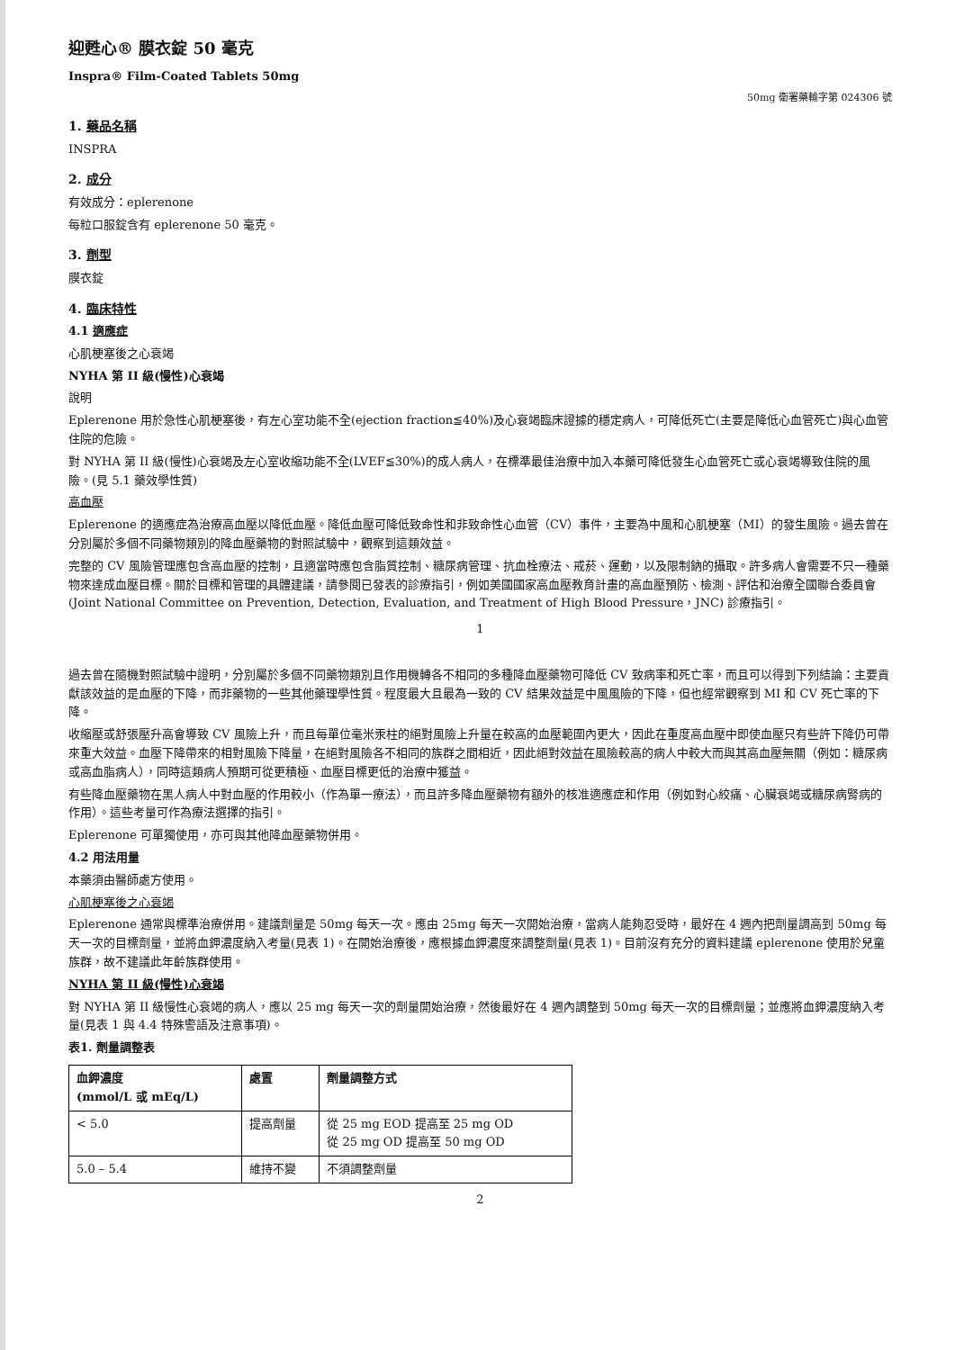迎甦心® 膜衣錠 50 毫克
Inspra® Film-Coated Tablets 50mg
50mg 衛署藥輸字第 024306 號
1. 藥品名稱
INSPRA
2. 成分
有效成分：eplerenone
每粒口服錠含有 eplerenone 50 毫克。
3. 劑型
膜衣錠
4. 臨床特性
4.1 適應症
心肌梗塞後之心衰竭
NYHA 第 II 級(慢性)心衰竭
說明
Eplerenone 用於急性心肌梗塞後，有左心室功能不全(ejection fraction≦40%)及心衰竭臨床證據的穩定病人，可降低死亡(主要是降低心血管死亡)與心血管住院的危險。
對 NYHA 第 II 級(慢性)心衰竭及左心室收縮功能不全(LVEF≦30%)的成人病人，在標準最佳治療中加入本藥可降低發生心血管死亡或心衰竭導致住院的風險。(見 5.1 藥效學性質)
高血壓
Eplerenone 的適應症為治療高血壓以降低血壓。降低血壓可降低致命性和非致命性心血管（CV）事件，主要為中風和心肌梗塞（MI）的發生風險。過去曾在分別屬於多個不同藥物類別的降血壓藥物的對照試驗中，觀察到這類效益。
完整的 CV 風險管理應包含高血壓的控制，且適當時應包含脂質控制、糖尿病管理、抗血栓療法、戒菸、運動，以及限制鈉的攝取。許多病人會需要不只一種藥物來達成血壓目標。關於目標和管理的具體建議，請參閱已發表的診療指引，例如美國國家高血壓教育計畫的高血壓預防、檢測、評估和治療全國聯合委員會(Joint National Committee on Prevention, Detection, Evaluation, and Treatment of High Blood Pressure，JNC) 診療指引。
1
過去曾在隨機對照試驗中證明，分別屬於多個不同藥物類別且作用機轉各不相同的多種降血壓藥物可降低 CV 致病率和死亡率，而且可以得到下列結論：主要貢獻該效益的是血壓的下降，而非藥物的一些其他藥理學性質。程度最大且最為一致的 CV 結果效益是中風風險的下降，但也經常觀察到 MI 和 CV 死亡率的下降。
收縮壓或舒張壓升高會導致 CV 風險上升，而且每單位毫米汞柱的絕對風險上升量在較高的血壓範圍內更大，因此在重度高血壓中即使血壓只有些許下降仍可帶來重大效益。血壓下降帶來的相對風險下降量，在絕對風險各不相同的族群之間相近，因此絕對效益在風險較高的病人中較大而與其高血壓無關（例如：糖尿病或高血脂病人），同時這類病人預期可從更積極、血壓目標更低的治療中獲益。
有些降血壓藥物在黑人病人中對血壓的作用較小（作為單一療法），而且許多降血壓藥物有額外的核准適應症和作用（例如對心絞痛、心臟衰竭或糖尿病腎病的作用）。這些考量可作為療法選擇的指引。
Eplerenone 可單獨使用，亦可與其他降血壓藥物併用。
4.2 用法用量
本藥須由醫師處方使用。
心肌梗塞後之心衰竭
Eplerenone 通常與標準治療併用。建議劑量是 50mg 每天一次。應由 25mg 每天一次開始治療，當病人能夠忍受時，最好在 4 週內把劑量調高到 50mg 每天一次的目標劑量，並將血鉀濃度納入考量(見表 1)。在開始治療後，應根據血鉀濃度來調整劑量(見表 1)。目前沒有充分的資料建議 eplerenone 使用於兒童族群，故不建議此年齡族群使用。
NYHA 第 II 級(慢性)心衰竭
對 NYHA 第 II 級慢性心衰竭的病人，應以 25 mg 每天一次的劑量開始治療，然後最好在 4 週內調整到 50mg 每天一次的目標劑量；並應將血鉀濃度納入考量(見表 1 與 4.4 特殊警語及注意事項)。
表1. 劑量調整表
| 血鉀濃度 (mmol/L 或 mEq/L) | 處置 | 劑量調整方式 |
| --- | --- | --- |
| < 5.0 | 提高劑量 | 從 25 mg EOD 提高至 25 mg OD 從 25 mg OD 提高至 50 mg OD |
| 5.0 – 5.4 | 維持不變 | 不須調整劑量 |
2